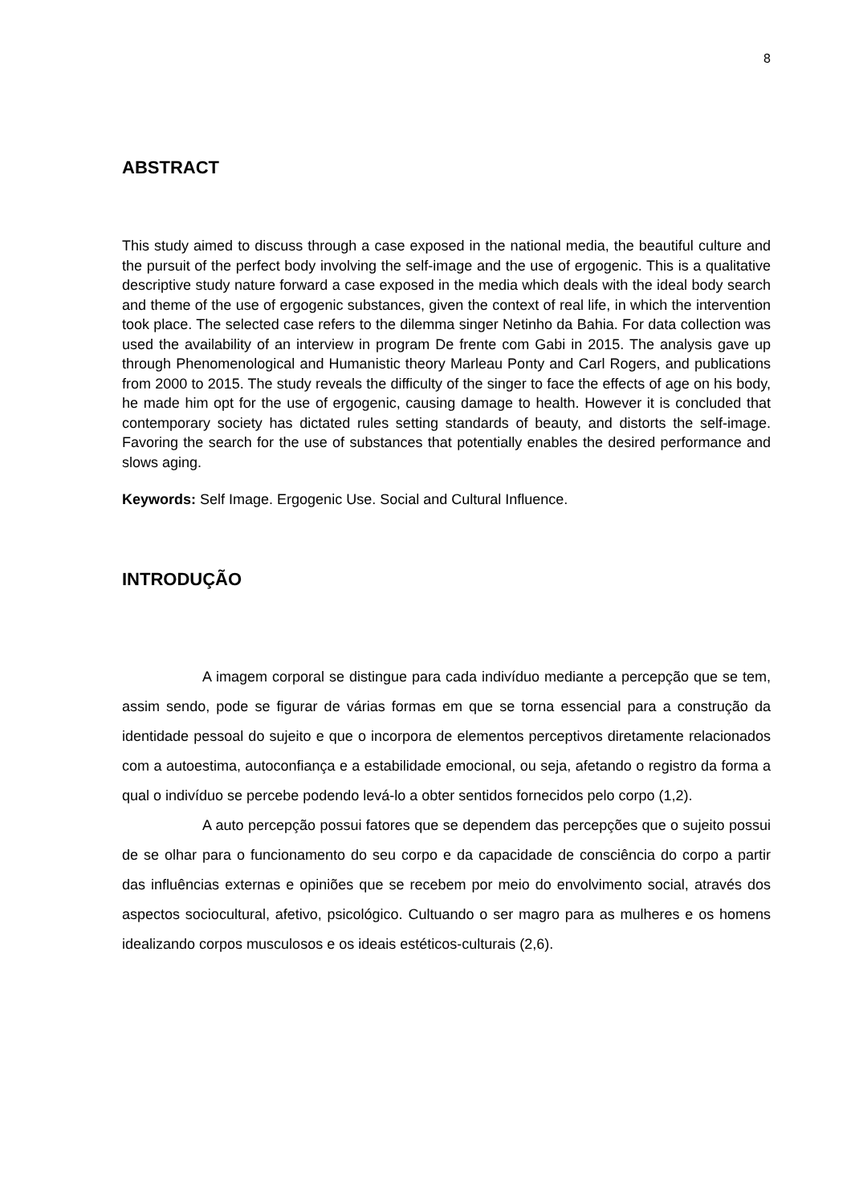8
ABSTRACT
This study aimed to discuss through a case exposed in the national media, the beautiful culture and the pursuit of the perfect body involving the self-image and the use of ergogenic. This is a qualitative descriptive study nature forward a case exposed in the media which deals with the ideal body search and theme of the use of ergogenic substances, given the context of real life, in which the intervention took place. The selected case refers to the dilemma singer Netinho da Bahia. For data collection was used the availability of an interview in program De frente com Gabi in 2015. The analysis gave up through Phenomenological and Humanistic theory Marleau Ponty and Carl Rogers, and publications from 2000 to 2015. The study reveals the difficulty of the singer to face the effects of age on his body, he made him opt for the use of ergogenic, causing damage to health. However it is concluded that contemporary society has dictated rules setting standards of beauty, and distorts the self-image. Favoring the search for the use of substances that potentially enables the desired performance and slows aging.
Keywords: Self Image. Ergogenic Use. Social and Cultural Influence.
INTRODUÇÃO
A imagem corporal se distingue para cada indivíduo mediante a percepção que se tem, assim sendo, pode se figurar de várias formas em que se torna essencial para a construção da identidade pessoal do sujeito e que o incorpora de elementos perceptivos diretamente relacionados com a autoestima, autoconfiança e a estabilidade emocional, ou seja, afetando o registro da forma a qual o indivíduo se percebe podendo levá-lo a obter sentidos fornecidos pelo corpo (1,2).
A auto percepção possui fatores que se dependem das percepções que o sujeito possui de se olhar para o funcionamento do seu corpo e da capacidade de consciência do corpo a partir das influências externas e opiniões que se recebem por meio do envolvimento social, através dos aspectos sociocultural, afetivo, psicológico. Cultuando o ser magro para as mulheres e os homens idealizando corpos musculosos e os ideais estéticos-culturais (2,6).